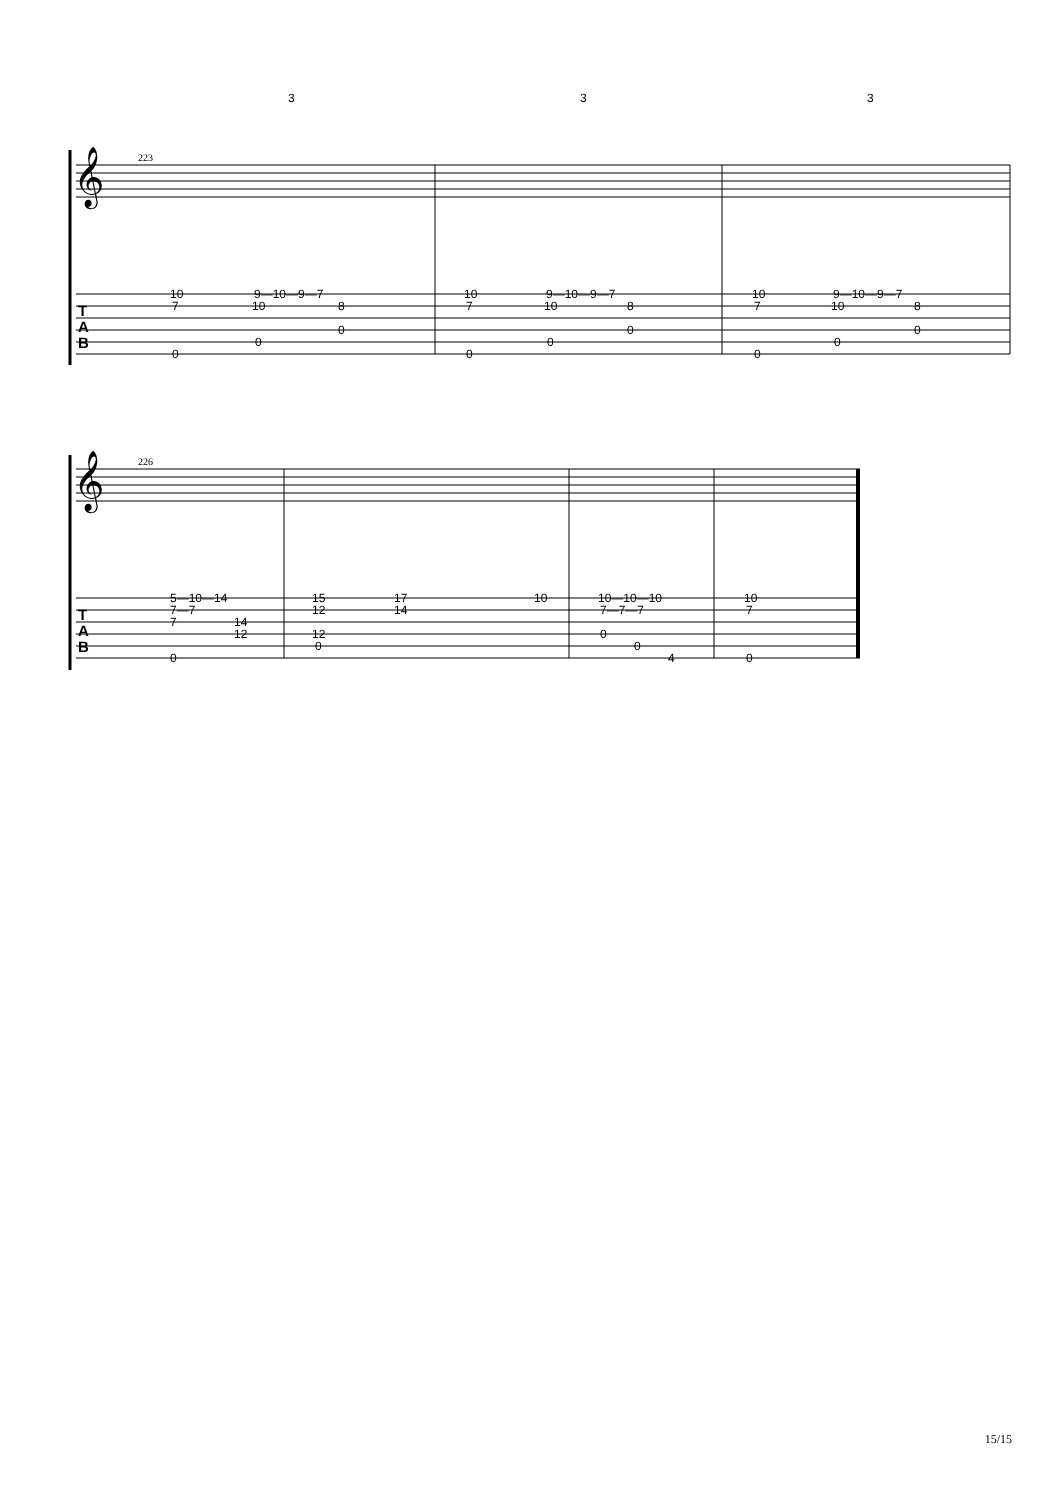223
𝄞
T
A
B
3
3
3
10
9—10—9—7
7
10
8
0
0
0
10
9—10—9—7
7
10
8
0
0
0
10
9—10—9—7
7
10
8
0
0
0
226
𝄞
T
A
B
5—10—14
7—7
7
14
12
0
15
17
10
12
14
12
0
10—10—10
7—7—7
0
0
4
10
7
0
15/15